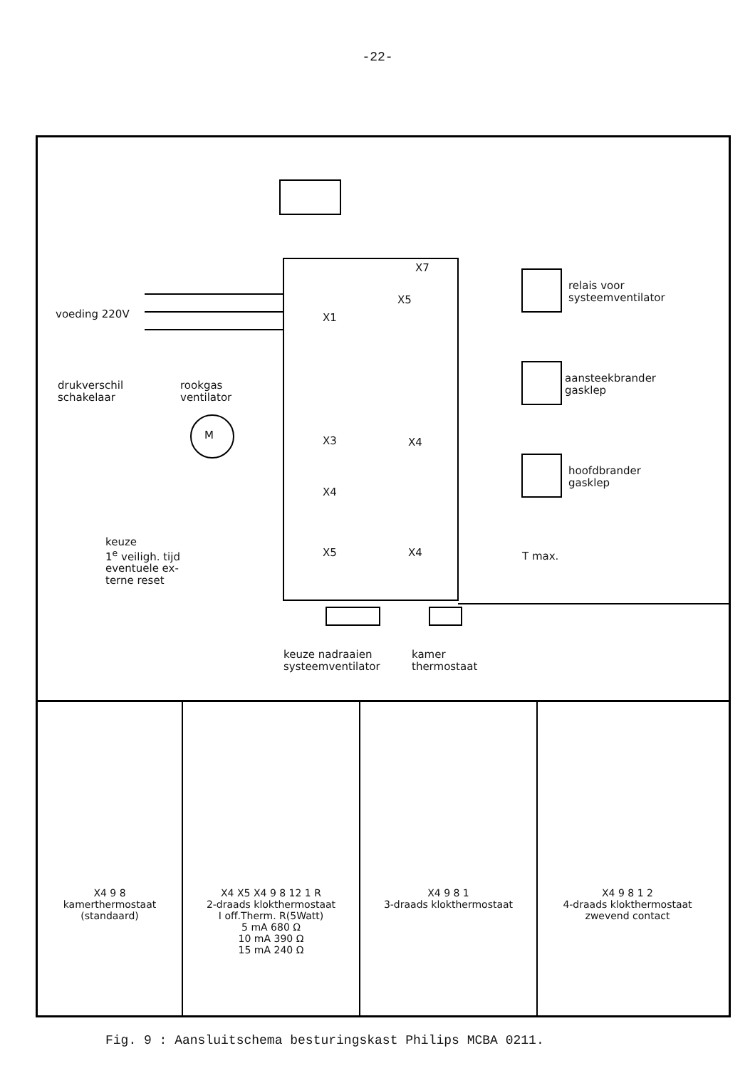-22-
voeding 220V
drukverschil
schakelaar
rookgas
ventilator
M
X1
X3
X4
X5
X7
X5
X4
X4
relais voor
systeemventilator
aansteekbrander
gasklep
hoofdbrander
gasklep
T max.
keuze
1<sup>e</sup> veiligh. tijd
eventuele ex-
terne reset
keuze nadraaien
systeemventilator
kamer
thermostaat
X4 9 8
kamerthermostaat
(standaard)
X4 X5 X4 9 8 12 1 R
2-draads klokthermostaat
I off.Therm. R(5Watt)
5 mA 680 Ω
10 mA 390 Ω
15 mA 240 Ω
X4 9 8 1
3-draads klokthermostaat
X4 9 8 1 2
4-draads klokthermostaat
zwevend contact
Fig. 9 : Aansluitschema besturingskast Philips MCBA 0211.